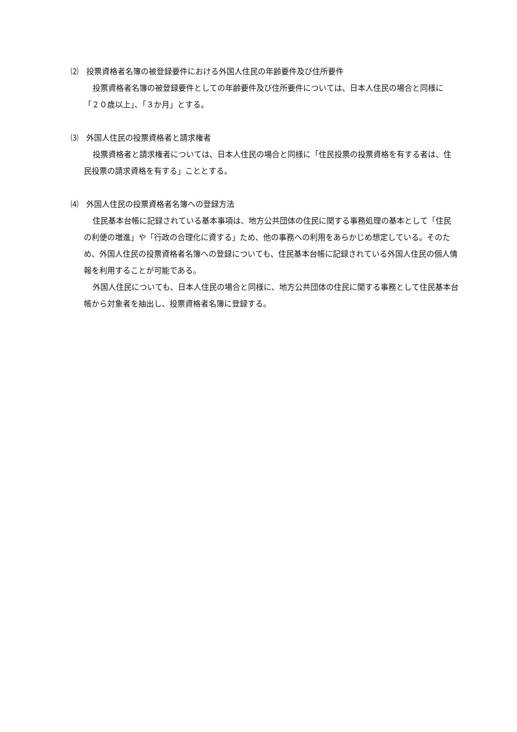⑵　投票資格者名簿の被登録要件における外国人住民の年齢要件及び住所要件
投票資格者名簿の被登録要件としての年齢要件及び住所要件については、日本人住民の場合と同様に「２０歳以上」、「３か月」とする。
⑶　外国人住民の投票資格者と請求権者
投票資格者と請求権者については、日本人住民の場合と同様に「住民投票の投票資格を有する者は、住民投票の請求資格を有する」こととする。
⑷　外国人住民の投票資格者名簿への登録方法
住民基本台帳に記録されている基本事項は、地方公共団体の住民に関する事務処理の基本として「住民の利便の増進」や「行政の合理化に資する」ため、他の事務への利用をあらかじめ想定している。そのため、外国人住民の投票資格者名簿への登録についても、住民基本台帳に記録されている外国人住民の個人情報を利用することが可能である。
外国人住民についても、日本人住民の場合と同様に、地方公共団体の住民に関する事務として住民基本台帳から対象者を抽出し、投票資格者名簿に登録する。